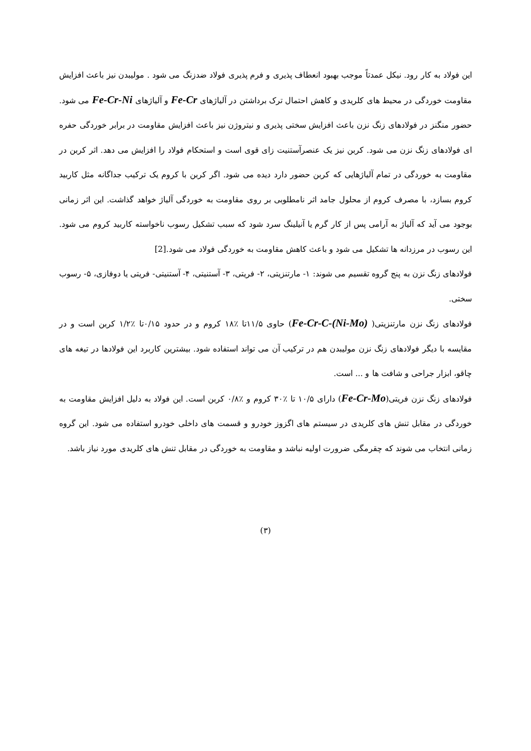این فولاد به کار رود. نیکل عمدتاً موجب بهبود انعطاف پذیری و فرم پذیری فولاد ضدزنگ می شود . مولیبدن نیز باعث افزایش مقاومت خوردگی در محیط های کلریدی و کاهش احتمال ترک برداشتن در آلیاژهای Fe-Cr و آلیاژهای Fe-Cr-Ni می شود. حضور منگنز در فولادهای زنگ نزن باعث افزایش سختی پذیری و نیتروژن نیز باعث افزایش مقاومت در برابر خوردگی حفره ای فولادهای زنگ نزن می شود. کربن نیز یک عنصرآستنیت زای قوی است و استحکام فولاد را افزایش می دهد. اثر کربن در مقاومت به خوردگی در تمام آلیاژهایی که کربن حضور دارد دیده می شود. اگر کربن با کروم یک ترکیب جداگانه مثل کاربید کروم بسازد، با مصرف کروم از محلول جامد اثر نامطلوبی بر روی مقاومت به خوردگی آلیاژ خواهد گذاشت. این اثر زمانی بوجود می آید که آلیاژ به آرامی پس از کار گرم یا آنیلینگ سرد شود که سبب تشکیل رسوب ناخواسته کاربید کروم می شود. این رسوب در مرزدانه ها تشکیل می شود و باعث کاهش مقاومت به خوردگی فولاد می شود.[2]
فولادهای زنگ نزن به پنج گروه تقسیم می شوند: ۱- مارتنزیتی، ۲- فریتی، ۳- آستنیتی، ۴- آستنیتی- فریتی یا دوفازی، ۵- رسوب سختی.
فولادهای زنگ نزن مارتنزیتی( Fe-Cr-C-(Ni-Mo)) حاوی ۱۱/۵تا ٪۱۸ کروم و در حدود ۰/۱۵تا ٪۱/۲ کربن است و در مقایسه با دیگر فولادهای زنگ نزن مولیبدن هم در ترکیب آن می تواند استفاده شود. بیشترین کاربرد این فولادها در تیغه های چاقو، ابزار جراحی و شافت ها و ... است.
فولادهای زنگ نزن فریتی(Fe-Cr-Mo) دارای ۱۰/۵ تا ٪۳۰ کروم و ٪۰/۸ کربن است. این فولاد به دلیل افزایش مقاومت به خوردگی در مقابل تنش های کلریدی در سیستم های اگزوز خودرو و قسمت های داخلی خودرو استفاده می شود. این گروه زمانی انتخاب می شوند که چقرمگی ضرورت اولیه نباشد و مقاومت به خوردگی در مقابل تنش های کلریدی مورد نیاز باشد.
(۳)